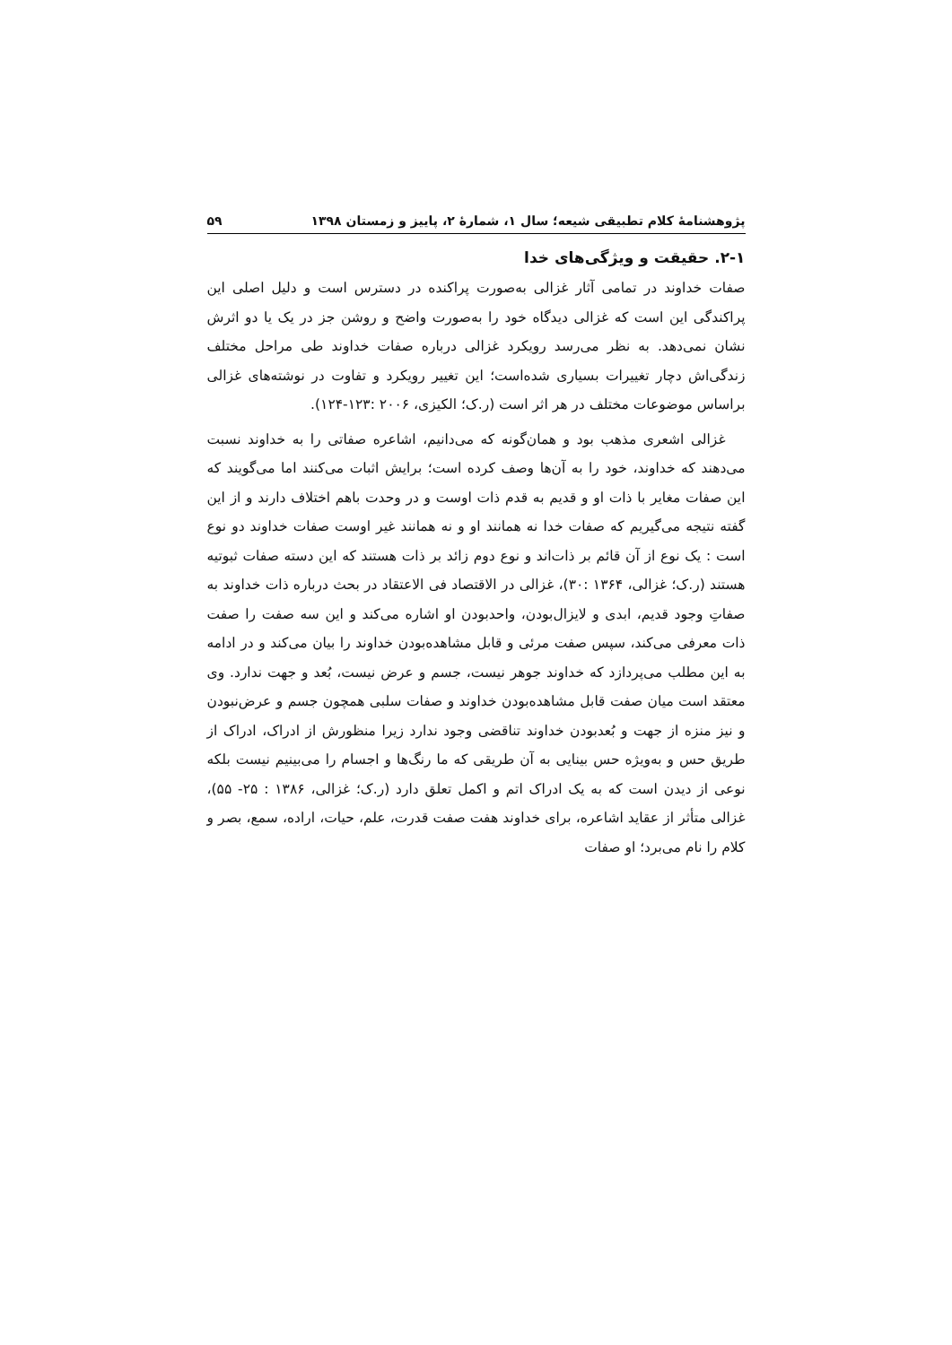پژوهشنامهٔ کلام تطبیقی شیعه؛ سال ۱، شمارهٔ ۲، پاییز و زمستان ۱۳۹۸ ۵۹
۲-۱. حقیقت و ویژگی‌های خدا
صفات خداوند در تمامی آثار غزالی به‌صورت پراکنده در دسترس است و دلیل اصلی این پراکندگی این است که غزالی دیدگاه خود را به‌صورت واضح و روشن جز در یک یا دو اثرش نشان نمی‌دهد. به نظر می‌رسد رویکرد غزالی درباره صفات خداوند طی مراحل مختلف زندگی‌اش دچار تغییرات بسیاری شده‌است؛ این تغییر رویکرد و تفاوت در نوشته‌های غزالی براساس موضوعات مختلف در هر اثر است (ر.ک؛ الکیزی، ۲۰۰۶ :۱۲۳-۱۲۴).
غزالی اشعری مذهب بود و همان‌گونه که می‌دانیم، اشاعره صفاتی را به خداوند نسبت می‌دهند که خداوند، خود را به آن‌ها وصف کرده است؛ برایش اثبات می‌کنند اما می‌گویند که این صفات مغایر با ذات او و قدیم به قدم ذات اوست و در وحدت باهم اختلاف دارند و از این گفته نتیجه می‌گیریم که صفات خدا نه همانند او و نه همانند غیر اوست صفات خداوند دو نوع است : یک نوع از آن قائم بر ذات‌اند و نوع دوم زائد بر ذات هستند که این دسته صفات ثبوتیه هستند (ر.ک؛ غزالی، ۱۳۶۴ :۳۰)، غزالی در الاقتصاد فی الاعتقاد در بحث درباره ذات خداوند به صفاتِ وجود قدیم، ابدی و لایزال‌بودن، واحدبودن او اشاره می‌کند و این سه صفت را صفت ذات معرفی می‌کند، سپس صفت مرئی و قابل مشاهده‌بودن خداوند را بیان می‌کند و در ادامه به این مطلب می‌پردازد که خداوند جوهر نیست، جسم و عرض نیست، بُعد و جهت ندارد. وی معتقد است میان صفت قابل مشاهده‌بودن خداوند و صفات سلبی همچون جسم و عرض‌نبودن و نیز منزه از جهت و بُعدبودن خداوند تناقضی وجود ندارد زیرا منظورش از ادراک، ادراک از طریق حس و به‌ویژه حس بینایی به آن طریقی که ما رنگ‌ها و اجسام را می‌بینیم نیست بلکه نوعی از دیدن است که به یک ادراک اتم و اکمل تعلق دارد (ر.ک؛ غزالی، ۱۳۸۶ : ۲۵- ۵۵)، غزالی متأثر از عقاید اشاعره، برای خداوند هفت صفت قدرت، علم، حیات، اراده، سمع، بصر و کلام را نام می‌برد؛ او صفات